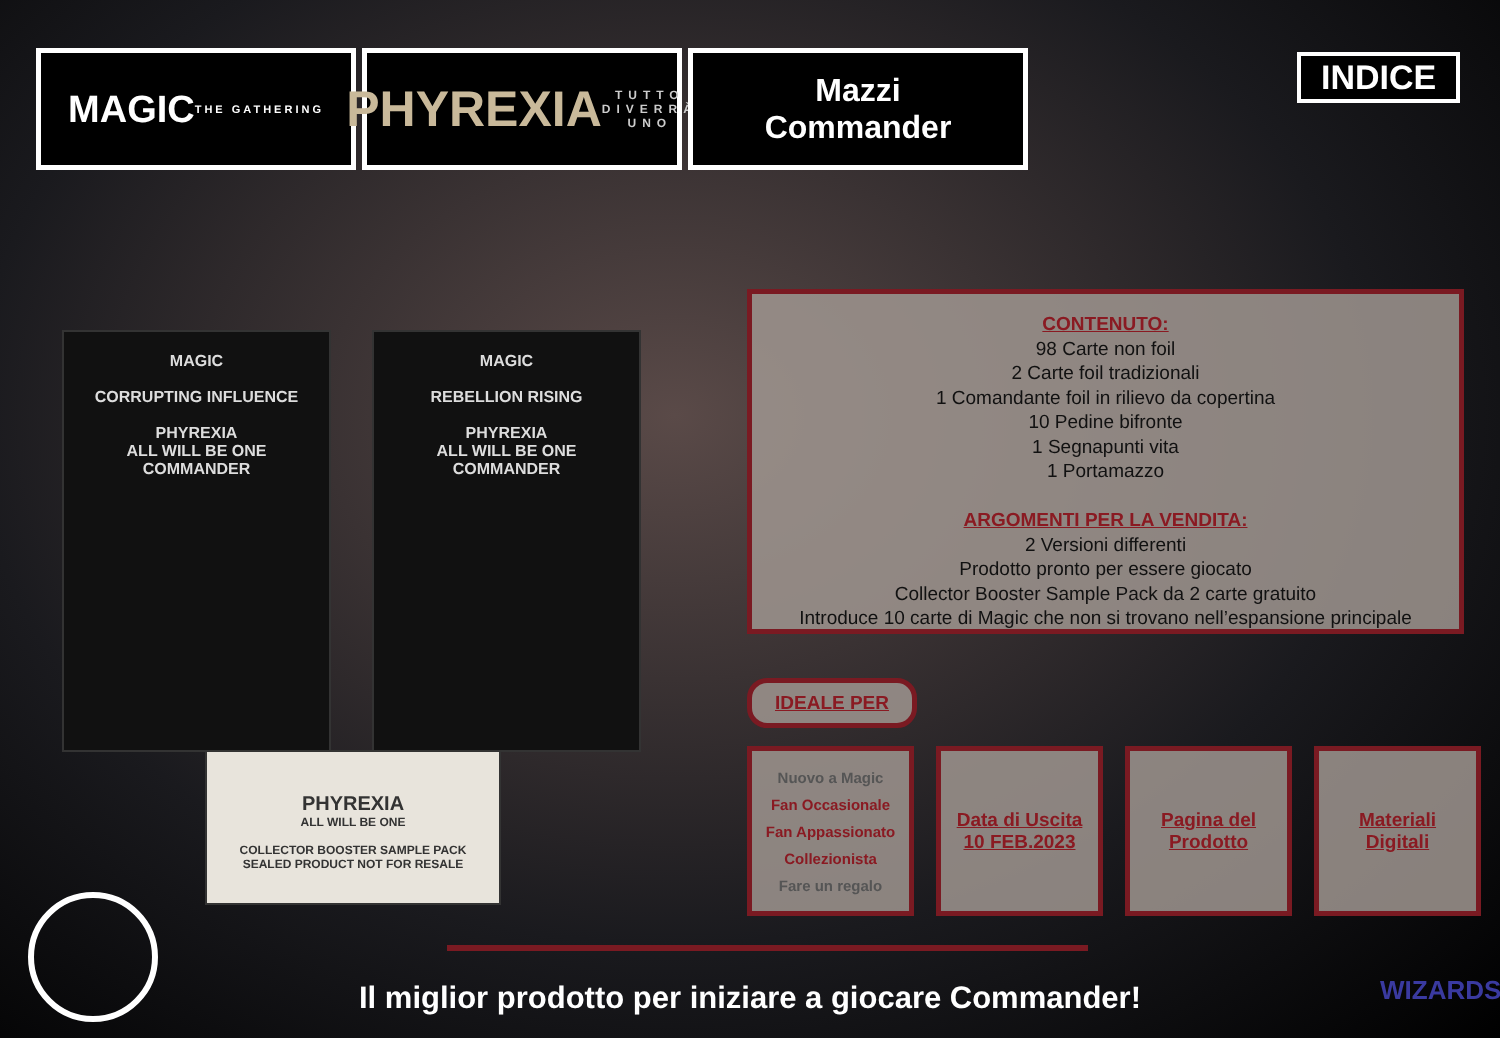MAGIC
THE GATHERING
PHYREXIA
TUTTO DIVERRÀ UNO
Mazzi
Commander
INDICE
MAGIC
CORRUPTING INFLUENCE
PHYREXIA
ALL WILL BE ONE
COMMANDER
MAGIC
REBELLION RISING
PHYREXIA
ALL WILL BE ONE
COMMANDER
PHYREXIA
ALL WILL BE ONE
COLLECTOR BOOSTER SAMPLE PACK
SEALED PRODUCT NOT FOR RESALE
CONTENUTO:
98 Carte non foil
2 Carte foil tradizionali
1 Comandante foil in rilievo da copertina
10 Pedine bifronte
1 Segnapunti vita
1 Portamazzo
ARGOMENTI PER LA VENDITA:
2 Versioni differenti
Prodotto pronto per essere giocato
Collector Booster Sample Pack da 2 carte gratuito
Introduce 10 carte di Magic che non si trovano nell’espansione principale
IDEALE PER
Nuovo a Magic
Fan Occasionale
Fan Appassionato
Collezionista
Fare un regalo
Data di Uscita
10 FEB.2023
Pagina del
Prodotto
Materiali
Digitali
Il miglior prodotto per iniziare a giocare Commander!
WIZARDS